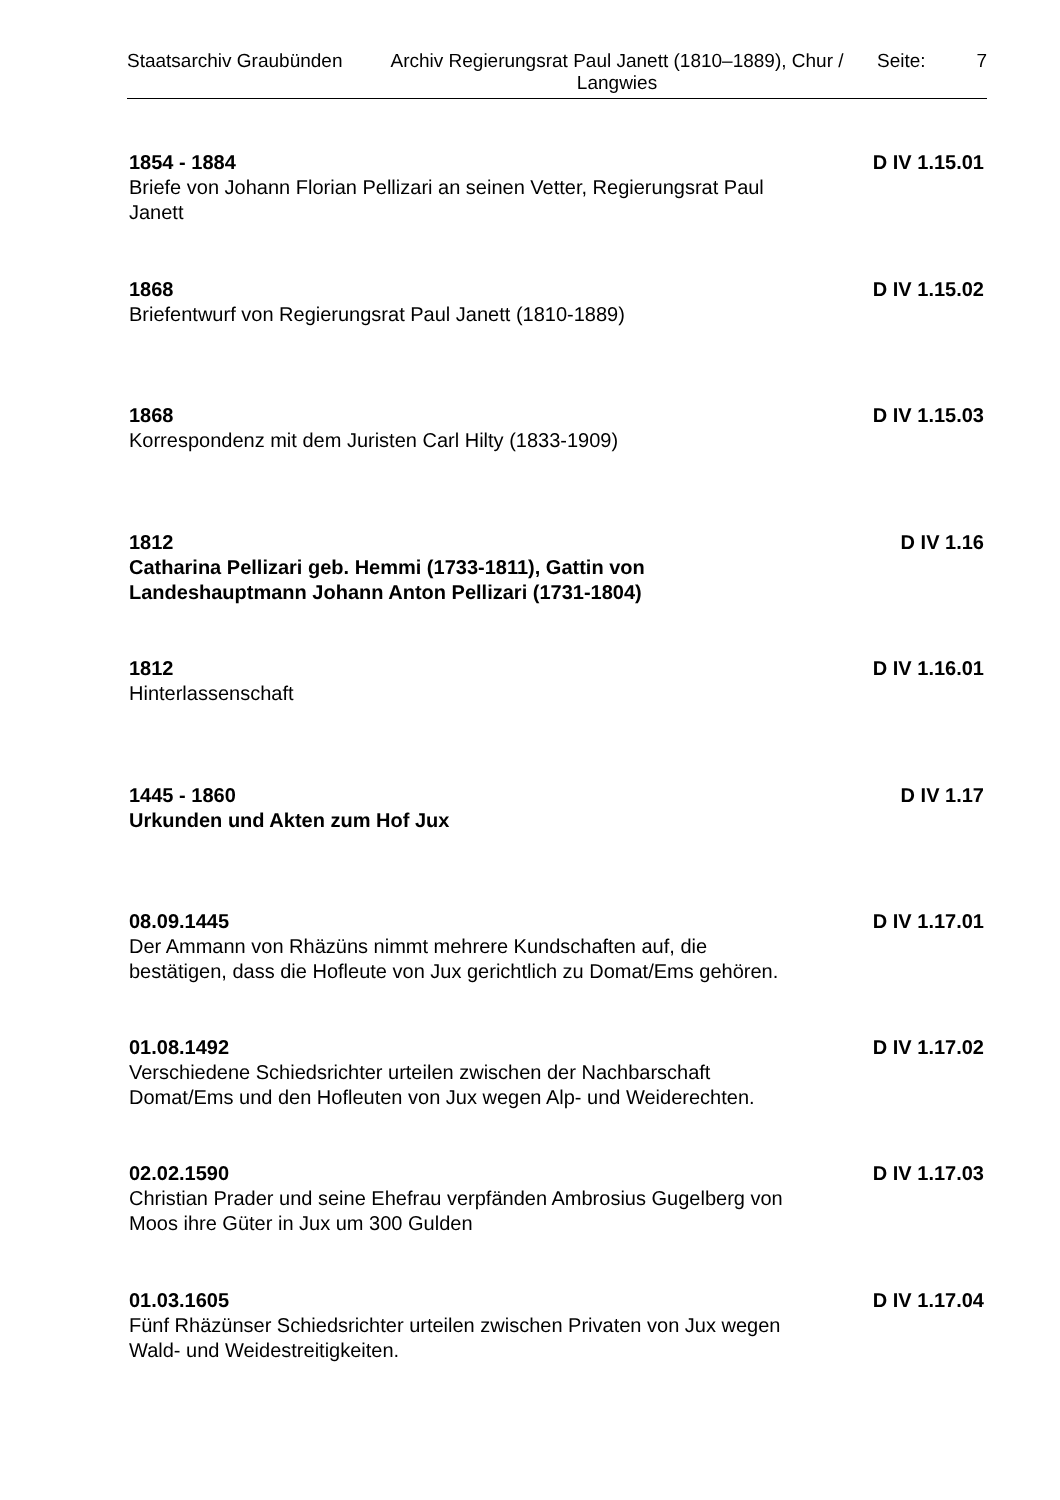Staatsarchiv Graubünden
Archiv Regierungsrat Paul Janett (1810–1889), Chur / Langwies
Seite: 7
1854 - 1884 D IV 1.15.01
Briefe von Johann Florian Pellizari an seinen Vetter, Regierungsrat Paul Janett
1868 D IV 1.15.02
Briefentwurf von Regierungsrat Paul Janett (1810-1889)
1868 D IV 1.15.03
Korrespondenz mit dem Juristen Carl Hilty (1833-1909)
1812 D IV 1.16
Catharina Pellizari geb. Hemmi (1733-1811), Gattin von Landeshauptmann Johann Anton Pellizari (1731-1804)
1812 D IV 1.16.01
Hinterlassenschaft
1445 - 1860 D IV 1.17
Urkunden und Akten zum Hof Jux
08.09.1445 D IV 1.17.01
Der Ammann von Rhäzüns nimmt mehrere Kundschaften auf, die bestätigen, dass die Hofleute von Jux gerichtlich zu Domat/Ems gehören.
01.08.1492 D IV 1.17.02
Verschiedene Schiedsrichter urteilen zwischen der Nachbarschaft Domat/Ems und den Hofleuten von Jux wegen Alp- und Weiderechten.
02.02.1590 D IV 1.17.03
Christian Prader und seine Ehefrau verpfänden Ambrosius Gugelberg von Moos ihre Güter in Jux um 300 Gulden
01.03.1605 D IV 1.17.04
Fünf Rhäzünser Schiedsrichter urteilen zwischen Privaten von Jux wegen Wald- und Weidestreitigkeiten.